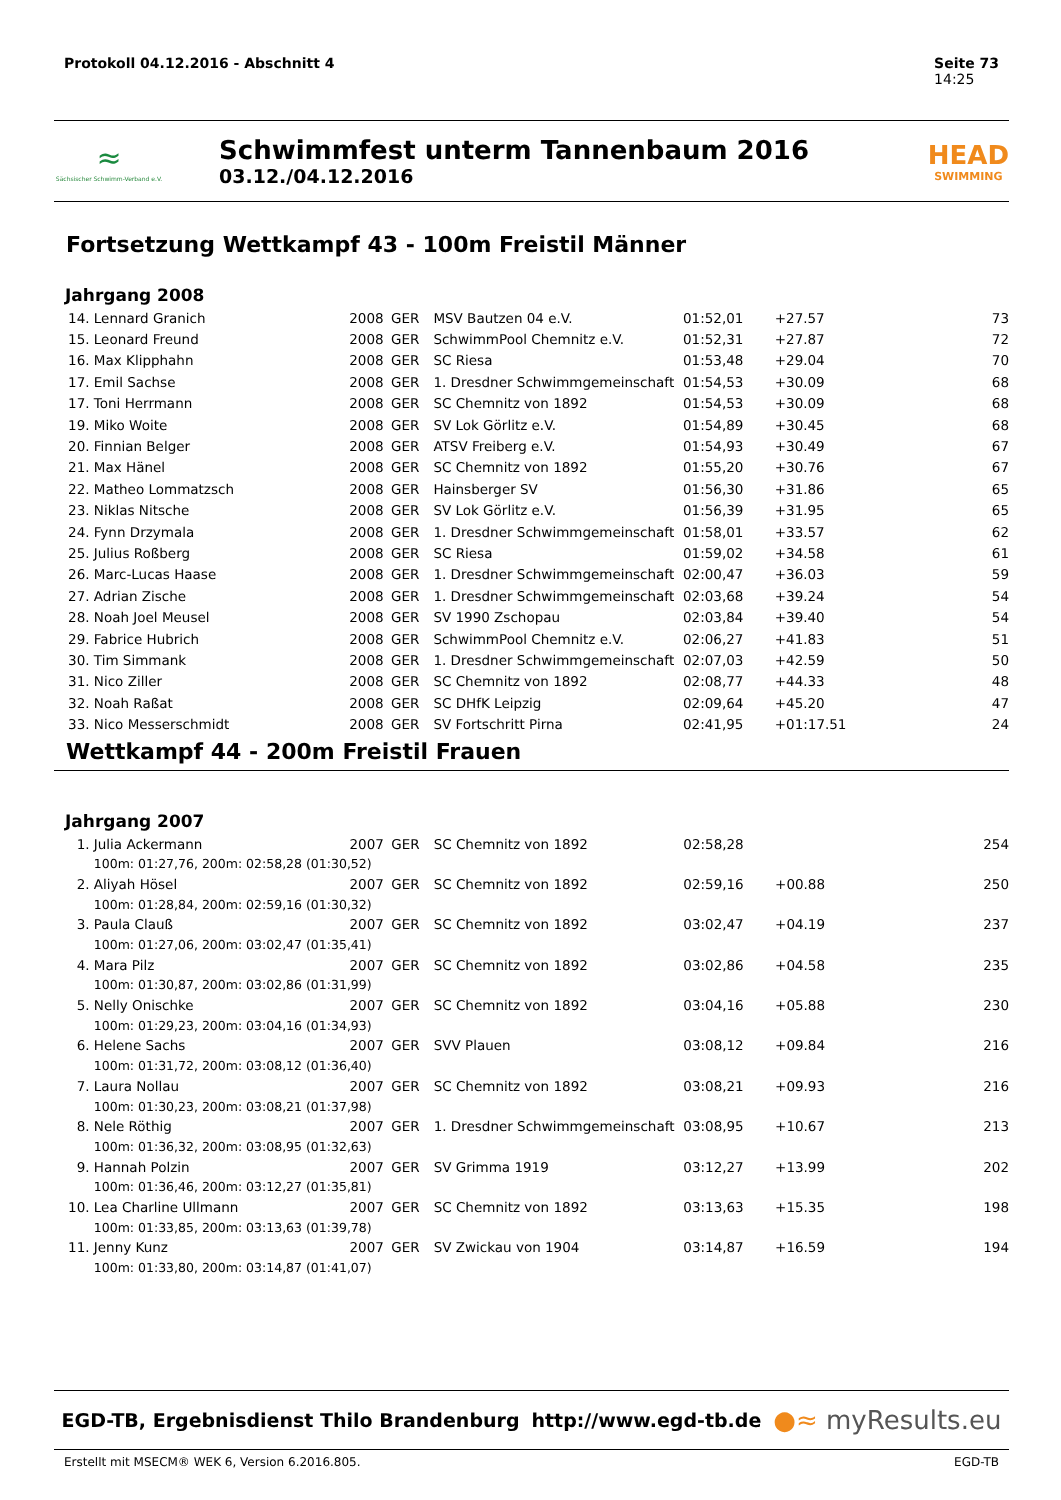Protokoll 04.12.2016 - Abschnitt 4 Seite 73
14:25
≈
Sächsischer Schwimm-Verband e.V.
Schwimmfest unterm Tannenbaum 2016
03.12./04.12.2016
HEAD
SWIMMING
Fortsetzung Wettkampf 43 - 100m Freistil Männer
Jahrgang 2008
| 14. | Lennard Granich | 2008 | GER | MSV Bautzen 04 e.V. | 01:52,01 | +27.57 | 73 |
| 15. | Leonard Freund | 2008 | GER | SchwimmPool Chemnitz e.V. | 01:52,31 | +27.87 | 72 |
| 16. | Max Klipphahn | 2008 | GER | SC Riesa | 01:53,48 | +29.04 | 70 |
| 17. | Emil Sachse | 2008 | GER | 1. Dresdner Schwimmgemeinschaft | 01:54,53 | +30.09 | 68 |
| 17. | Toni Herrmann | 2008 | GER | SC Chemnitz von 1892 | 01:54,53 | +30.09 | 68 |
| 19. | Miko Woite | 2008 | GER | SV Lok Görlitz e.V. | 01:54,89 | +30.45 | 68 |
| 20. | Finnian Belger | 2008 | GER | ATSV Freiberg e.V. | 01:54,93 | +30.49 | 67 |
| 21. | Max Hänel | 2008 | GER | SC Chemnitz von 1892 | 01:55,20 | +30.76 | 67 |
| 22. | Matheo Lommatzsch | 2008 | GER | Hainsberger SV | 01:56,30 | +31.86 | 65 |
| 23. | Niklas Nitsche | 2008 | GER | SV Lok Görlitz e.V. | 01:56,39 | +31.95 | 65 |
| 24. | Fynn Drzymala | 2008 | GER | 1. Dresdner Schwimmgemeinschaft | 01:58,01 | +33.57 | 62 |
| 25. | Julius Roßberg | 2008 | GER | SC Riesa | 01:59,02 | +34.58 | 61 |
| 26. | Marc-Lucas Haase | 2008 | GER | 1. Dresdner Schwimmgemeinschaft | 02:00,47 | +36.03 | 59 |
| 27. | Adrian Zische | 2008 | GER | 1. Dresdner Schwimmgemeinschaft | 02:03,68 | +39.24 | 54 |
| 28. | Noah Joel Meusel | 2008 | GER | SV 1990 Zschopau | 02:03,84 | +39.40 | 54 |
| 29. | Fabrice Hubrich | 2008 | GER | SchwimmPool Chemnitz e.V. | 02:06,27 | +41.83 | 51 |
| 30. | Tim Simmank | 2008 | GER | 1. Dresdner Schwimmgemeinschaft | 02:07,03 | +42.59 | 50 |
| 31. | Nico Ziller | 2008 | GER | SC Chemnitz von 1892 | 02:08,77 | +44.33 | 48 |
| 32. | Noah Raßat | 2008 | GER | SC DHfK Leipzig | 02:09,64 | +45.20 | 47 |
| 33. | Nico Messerschmidt | 2008 | GER | SV Fortschritt Pirna | 02:41,95 | +01:17.51 | 24 |
Wettkampf 44 - 200m Freistil Frauen
Jahrgang 2007
| 1. | Julia Ackermann | 2007 | GER | SC Chemnitz von 1892 | 02:58,28 | | 254 |
| | 100m: 01:27,76, 200m: 02:58,28 (01:30,52) | | | | | | |
| 2. | Aliyah Hösel | 2007 | GER | SC Chemnitz von 1892 | 02:59,16 | +00.88 | 250 |
| | 100m: 01:28,84, 200m: 02:59,16 (01:30,32) | | | | | | |
| 3. | Paula Clauß | 2007 | GER | SC Chemnitz von 1892 | 03:02,47 | +04.19 | 237 |
| | 100m: 01:27,06, 200m: 03:02,47 (01:35,41) | | | | | | |
| 4. | Mara Pilz | 2007 | GER | SC Chemnitz von 1892 | 03:02,86 | +04.58 | 235 |
| | 100m: 01:30,87, 200m: 03:02,86 (01:31,99) | | | | | | |
| 5. | Nelly Onischke | 2007 | GER | SC Chemnitz von 1892 | 03:04,16 | +05.88 | 230 |
| | 100m: 01:29,23, 200m: 03:04,16 (01:34,93) | | | | | | |
| 6. | Helene Sachs | 2007 | GER | SVV Plauen | 03:08,12 | +09.84 | 216 |
| | 100m: 01:31,72, 200m: 03:08,12 (01:36,40) | | | | | | |
| 7. | Laura Nollau | 2007 | GER | SC Chemnitz von 1892 | 03:08,21 | +09.93 | 216 |
| | 100m: 01:30,23, 200m: 03:08,21 (01:37,98) | | | | | | |
| 8. | Nele Röthig | 2007 | GER | 1. Dresdner Schwimmgemeinschaft | 03:08,95 | +10.67 | 213 |
| | 100m: 01:36,32, 200m: 03:08,95 (01:32,63) | | | | | | |
| 9. | Hannah Polzin | 2007 | GER | SV Grimma 1919 | 03:12,27 | +13.99 | 202 |
| | 100m: 01:36,46, 200m: 03:12,27 (01:35,81) | | | | | | |
| 10. | Lea Charline Ullmann | 2007 | GER | SC Chemnitz von 1892 | 03:13,63 | +15.35 | 198 |
| | 100m: 01:33,85, 200m: 03:13,63 (01:39,78) | | | | | | |
| 11. | Jenny Kunz | 2007 | GER | SV Zwickau von 1904 | 03:14,87 | +16.59 | 194 |
| | 100m: 01:33,80, 200m: 03:14,87 (01:41,07) | | | | | | |
EGD-TB, Ergebnisdienst Thilo Brandenburg http://www.egd-tb.de ●≈ myResults.eu
Erstellt mit MSECM® WEK 6, Version 6.2016.805. EGD-TB